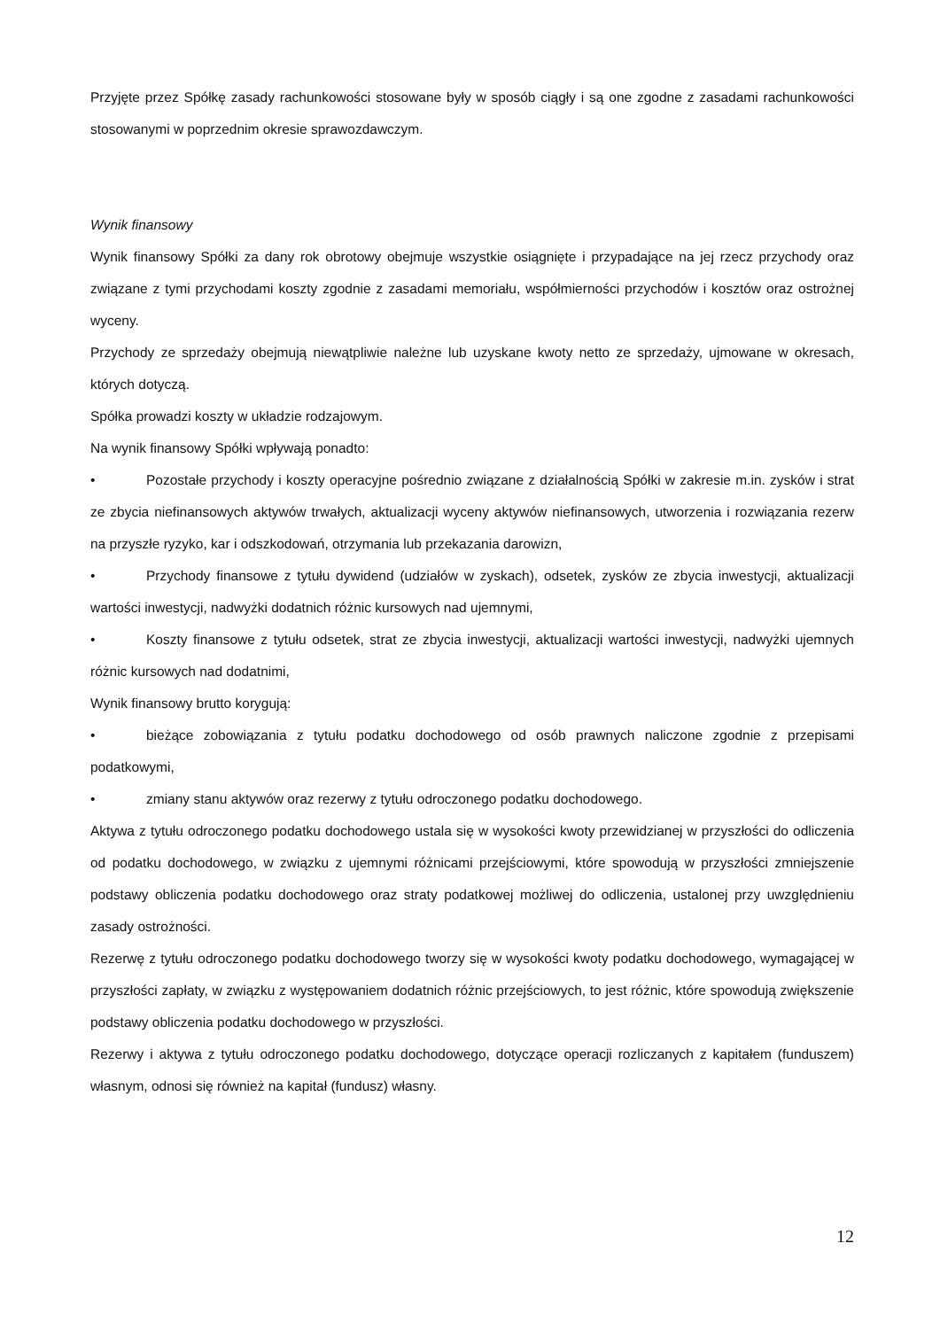Przyjęte przez Spółkę zasady rachunkowości stosowane były w sposób ciągły i są one zgodne z zasadami rachunkowości stosowanymi w poprzednim okresie sprawozdawczym.
Wynik finansowy
Wynik finansowy Spółki za dany rok obrotowy obejmuje wszystkie osiągnięte i przypadające na jej rzecz przychody oraz związane z tymi przychodami koszty zgodnie z zasadami memoriału, współmierności przychodów i kosztów oraz ostrożnej wyceny.
Przychody ze sprzedaży obejmują niewątpliwie należne lub uzyskane kwoty netto ze sprzedaży, ujmowane w okresach, których dotyczą.
Spółka prowadzi koszty w układzie rodzajowym.
Na wynik finansowy Spółki wpływają ponadto:
• Pozostałe przychody i koszty operacyjne pośrednio związane z działalnością Spółki w zakresie m.in. zysków i strat ze zbycia niefinansowych aktywów trwałych, aktualizacji wyceny aktywów niefinansowych, utworzenia i rozwiązania rezerw na przyszłe ryzyko, kar i odszkodowań, otrzymania lub przekazania darowizn,
• Przychody finansowe z tytułu dywidend (udziałów w zyskach), odsetek, zysków ze zbycia inwestycji, aktualizacji wartości inwestycji, nadwyżki dodatnich różnic kursowych nad ujemnymi,
• Koszty finansowe z tytułu odsetek, strat ze zbycia inwestycji, aktualizacji wartości inwestycji, nadwyżki ujemnych różnic kursowych nad dodatnimi,
Wynik finansowy brutto korygują:
• bieżące zobowiązania z tytułu podatku dochodowego od osób prawnych naliczone zgodnie z przepisami podatkowymi,
• zmiany stanu aktywów oraz rezerwy z tytułu odroczonego podatku dochodowego.
Aktywa z tytułu odroczonego podatku dochodowego ustala się w wysokości kwoty przewidzianej w przyszłości do odliczenia od podatku dochodowego, w związku z ujemnymi różnicami przejściowymi, które spowodują w przyszłości zmniejszenie podstawy obliczenia podatku dochodowego oraz straty podatkowej możliwej do odliczenia, ustalonej przy uwzględnieniu zasady ostrożności.
Rezerwę z tytułu odroczonego podatku dochodowego tworzy się w wysokości kwoty podatku dochodowego, wymagającej w przyszłości zapłaty, w związku z występowaniem dodatnich różnic przejściowych, to jest różnic, które spowodują zwiększenie podstawy obliczenia podatku dochodowego w przyszłości.
Rezerwy i aktywa z tytułu odroczonego podatku dochodowego, dotyczące operacji rozliczanych z kapitałem (funduszem) własnym, odnosi się również na kapitał (fundusz) własny.
12